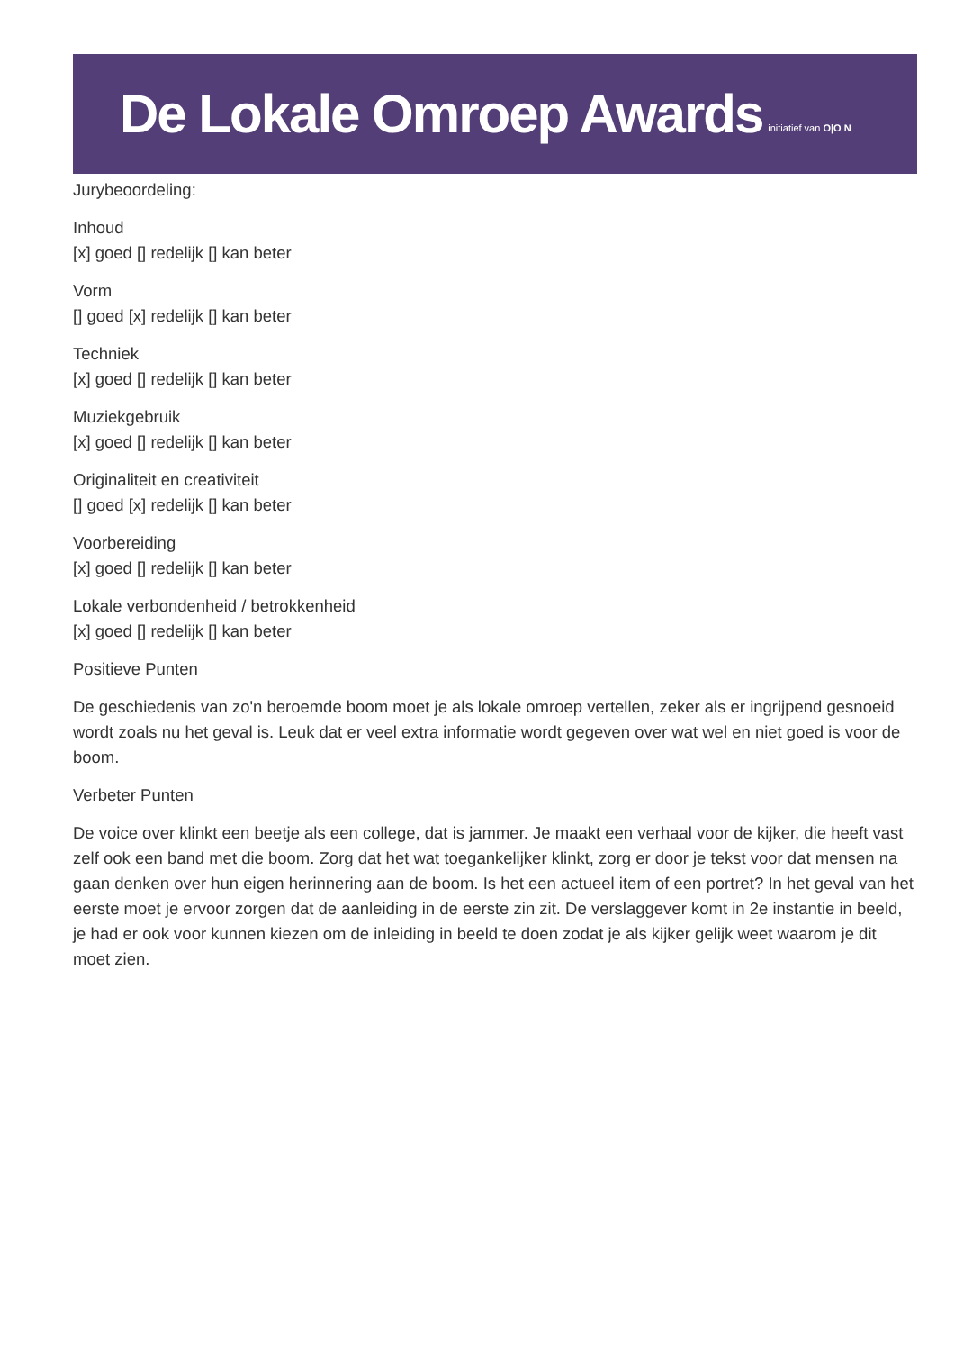De Lokale Omroep Awards initiatief van O|O N
Jurybeoordeling:
Inhoud
[x] goed [] redelijk [] kan beter
Vorm
[] goed [x] redelijk [] kan beter
Techniek
[x] goed [] redelijk [] kan beter
Muziekgebruik
[x] goed [] redelijk [] kan beter
Originaliteit en creativiteit
[] goed [x] redelijk [] kan beter
Voorbereiding
[x] goed [] redelijk [] kan beter
Lokale verbondenheid / betrokkenheid
[x] goed [] redelijk [] kan beter
Positieve Punten
De geschiedenis van zo'n beroemde boom moet je als lokale omroep vertellen, zeker als er ingrijpend gesnoeid wordt zoals nu het geval is. Leuk dat er veel extra informatie wordt gegeven over wat wel en niet goed is voor de boom.
Verbeter Punten
De voice over klinkt een beetje als een college, dat is jammer. Je maakt een verhaal voor de kijker, die heeft vast zelf ook een band met die boom. Zorg dat het wat toegankelijker klinkt, zorg er door je tekst voor dat mensen na gaan denken over hun eigen herinnering aan de boom. Is het een actueel item of een portret? In het geval van het eerste moet je ervoor zorgen dat de aanleiding in de eerste zin zit. De verslaggever komt in 2e instantie in beeld, je had er ook voor kunnen kiezen om de inleiding in beeld te doen zodat je als kijker gelijk weet waarom je dit moet zien.